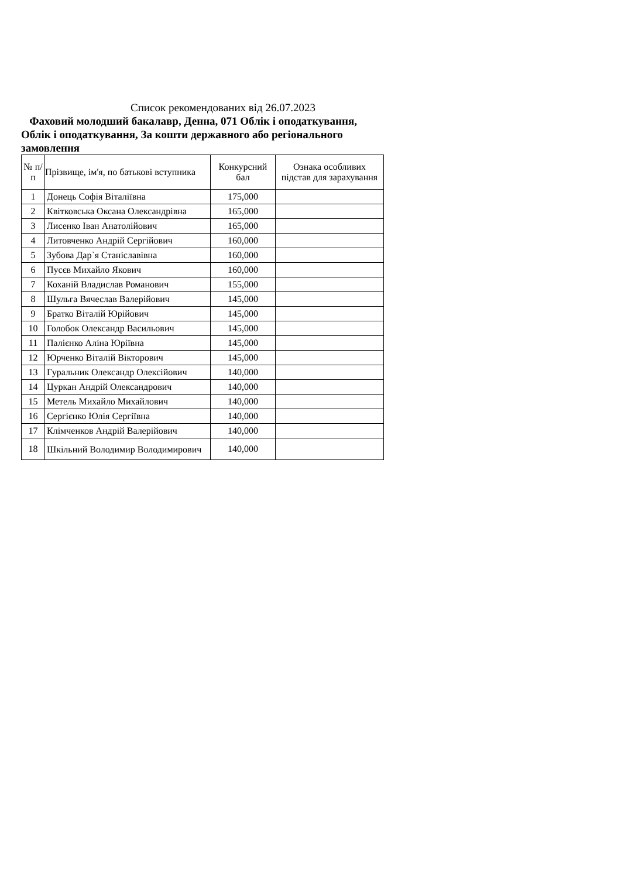Список рекомендованих від 26.07.2023
Фаховий молодший бакалавр, Денна, 071 Облік і оподаткування, Облік і оподаткування, За кошти державного або регіонального замовлення
| № п/п | Прізвище, ім'я, по батькові вступника | Конкурсний бал | Ознака особливих підстав для зарахування |
| --- | --- | --- | --- |
| 1 | Донець Софія Віталіївна | 175,000 | |
| 2 | Квітковська Оксана Олександрівна | 165,000 | |
| 3 | Лисенко Іван Анатолійович | 165,000 | |
| 4 | Литовченко Андрій Сергійович | 160,000 | |
| 5 | Зубова Дар`я Станіславівна | 160,000 | |
| 6 | Пусєв Михайло Якович | 160,000 | |
| 7 | Коханій Владислав Романович | 155,000 | |
| 8 | Шульга Вячеслав Валерійович | 145,000 | |
| 9 | Братко Віталій Юрійович | 145,000 | |
| 10 | Голобок Олександр Васильович | 145,000 | |
| 11 | Палієнко Аліна Юріївна | 145,000 | |
| 12 | Юрченко Віталій Вікторович | 145,000 | |
| 13 | Гуральник Олександр Олексійович | 140,000 | |
| 14 | Цуркан Андрій Олександрович | 140,000 | |
| 15 | Метель Михайло Михайлович | 140,000 | |
| 16 | Сергієнко Юлія Сергіївна | 140,000 | |
| 17 | Клімченков Андрій Валерійович | 140,000 | |
| 18 | Шкільний Володимир Володимирович | 140,000 | |